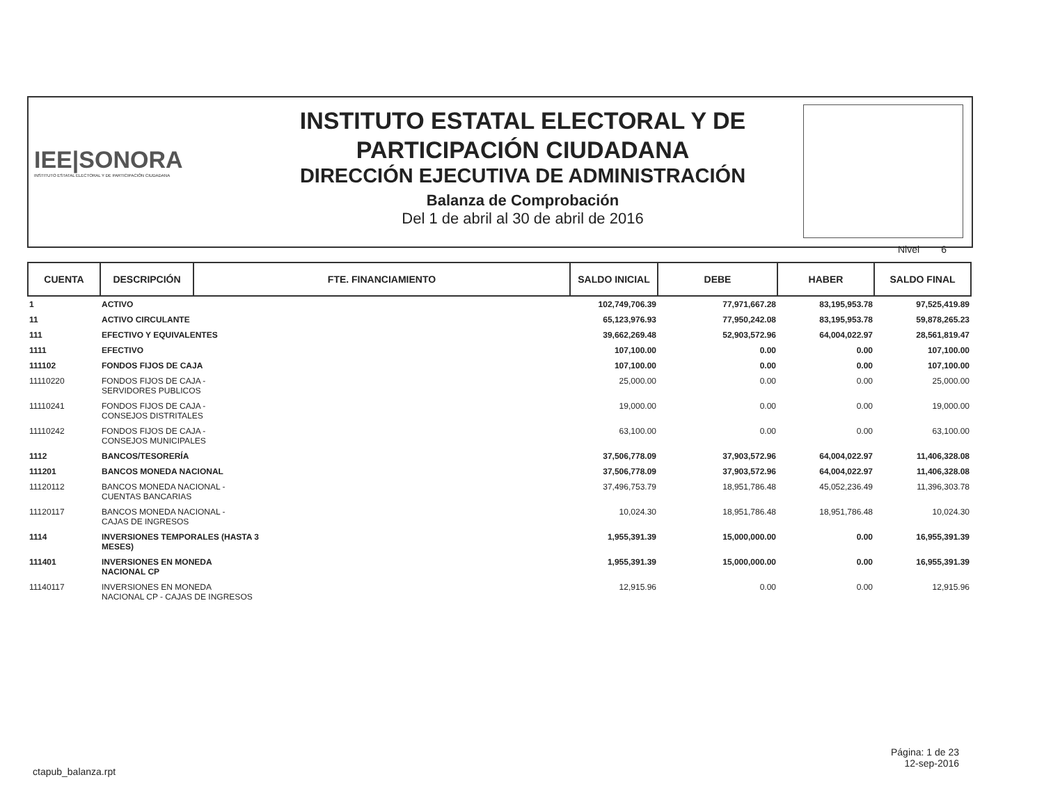IEE|SONORA
INSTITUTO ESTATAL ELECTORAL Y DE PARTICIPACIÓN CIUDADANA
INSTITUTO ESTATAL ELECTORAL Y DE
PARTICIPACIÓN CIUDADANA
DIRECCIÓN EJECUTIVA DE ADMINISTRACIÓN
Balanza de Comprobación
Del 1 de abril al 30 de abril de 2016
Nivel 6
| CUENTA | DESCRIPCIÓN | FTE. FINANCIAMIENTO | SALDO INICIAL | DEBE | HABER | SALDO FINAL |
| --- | --- | --- | --- | --- | --- | --- |
| 1 | ACTIVO | | 102,749,706.39 | 77,971,667.28 | 83,195,953.78 | 97,525,419.89 |
| 11 | ACTIVO CIRCULANTE | | 65,123,976.93 | 77,950,242.08 | 83,195,953.78 | 59,878,265.23 |
| 111 | EFECTIVO Y EQUIVALENTES | | 39,662,269.48 | 52,903,572.96 | 64,004,022.97 | 28,561,819.47 |
| 1111 | EFECTIVO | | 107,100.00 | 0.00 | 0.00 | 107,100.00 |
| 111102 | FONDOS FIJOS DE CAJA | | 107,100.00 | 0.00 | 0.00 | 107,100.00 |
| 11110220 | FONDOS FIJOS DE CAJA - SERVIDORES PUBLICOS | | 25,000.00 | 0.00 | 0.00 | 25,000.00 |
| 11110241 | FONDOS FIJOS DE CAJA - CONSEJOS DISTRITALES | | 19,000.00 | 0.00 | 0.00 | 19,000.00 |
| 11110242 | FONDOS FIJOS DE CAJA - CONSEJOS MUNICIPALES | | 63,100.00 | 0.00 | 0.00 | 63,100.00 |
| 1112 | BANCOS/TESORERÍA | | 37,506,778.09 | 37,903,572.96 | 64,004,022.97 | 11,406,328.08 |
| 111201 | BANCOS MONEDA NACIONAL | | 37,506,778.09 | 37,903,572.96 | 64,004,022.97 | 11,406,328.08 |
| 11120112 | BANCOS MONEDA NACIONAL - CUENTAS BANCARIAS | | 37,496,753.79 | 18,951,786.48 | 45,052,236.49 | 11,396,303.78 |
| 11120117 | BANCOS MONEDA NACIONAL - CAJAS DE INGRESOS | | 10,024.30 | 18,951,786.48 | 18,951,786.48 | 10,024.30 |
| 1114 | INVERSIONES TEMPORALES (HASTA 3 MESES) | | 1,955,391.39 | 15,000,000.00 | 0.00 | 16,955,391.39 |
| 111401 | INVERSIONES EN MONEDA NACIONAL CP | | 1,955,391.39 | 15,000,000.00 | 0.00 | 16,955,391.39 |
| 11140117 | INVERSIONES EN MONEDA NACIONAL CP - CAJAS DE INGRESOS | | 12,915.96 | 0.00 | 0.00 | 12,915.96 |
ctapub_balanza.rpt
Página: 1 de 23
12-sep-2016